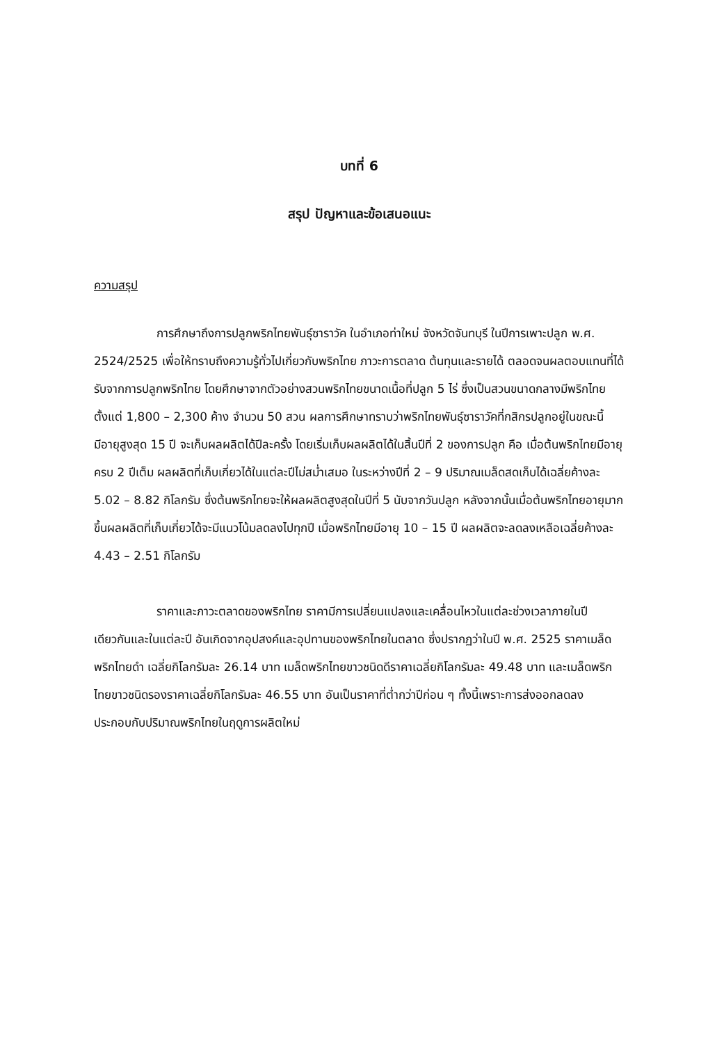บทที่ 6
สรุป ปัญหาและข้อเสนอแนะ
ความสรุป
การศึกษาถึงการปลูกพริกไทยพันธุ์ซาราวัค ในอำเภอท่าใหม่ จังหวัดจันทบุรี ในปีการเพาะปลูก พ.ศ. 2524/2525 เพื่อให้ทราบถึงความรู้ทั่วไปเกี่ยวกับพริกไทย ภาวะการตลาด ต้นทุนและรายได้ ตลอดจนผลตอบแทนที่ได้รับจากการปลูกพริกไทย โดยศึกษาจากตัวอย่างสวนพริกไทยขนาดเนื้อที่ปลูก 5 ไร่ ซึ่งเป็นสวนขนาดกลางมีพริกไทยตั้งแต่ 1,800 – 2,300 ค้าง จำนวน 50 สวน ผลการศึกษาทราบว่าพริกไทยพันธุ์ซาราวัคที่กสิกรปลูกอยู่ในขณะนี้มีอายุสูงสุด 15 ปี จะเก็บผลผลิตได้ปีละครั้ง โดยเริ่มเก็บผลผลิตได้ในสิ้นปีที่ 2 ของการปลูก คือ เมื่อต้นพริกไทยมีอายุครบ 2 ปีเต็ม ผลผลิตที่เก็บเกี่ยวได้ในแต่ละปีไม่สม่ำเสมอ ในระหว่างปีที่ 2 – 9 ปริมาณเมล็ดสดเก็บได้เฉลี่ยค้างละ 5.02 – 8.82 กิโลกรัม ซึ่งต้นพริกไทยจะให้ผลผลิตสูงสุดในปีที่ 5 นับจากวันปลูก หลังจากนั้นเมื่อต้นพริกไทยอายุมากขึ้นผลผลิตที่เก็บเกี่ยวได้จะมีแนวโน้มลดลงไปทุกปี เมื่อพริกไทยมีอายุ 10 – 15 ปี ผลผลิตจะลดลงเหลือเฉลี่ยค้างละ 4.43 – 2.51 กิโลกรัม
ราคาและภาวะตลาดของพริกไทย ราคามีการเปลี่ยนแปลงและเคลื่อนไหวในแต่ละช่วงเวลาภายในปีเดียวกันและในแต่ละปี อันเกิดจากอุปสงค์และอุปทานของพริกไทยในตลาด ซึ่งปรากฏว่าในปี พ.ศ. 2525 ราคาเมล็ดพริกไทยดำ เฉลี่ยกิโลกรัมละ 26.14 บาท เมล็ดพริกไทยขาวชนิดดีราคาเฉลี่ยกิโลกรัมละ 49.48 บาท และเมล็ดพริกไทยขาวชนิดรองราคาเฉลี่ยกิโลกรัมละ 46.55 บาท อันเป็นราคาที่ต่ำกว่าปีก่อน ๆ ทั้งนี้เพราะการส่งออกลดลง ประกอบกับปริมาณพริกไทยในฤดูการผลิตใหม่